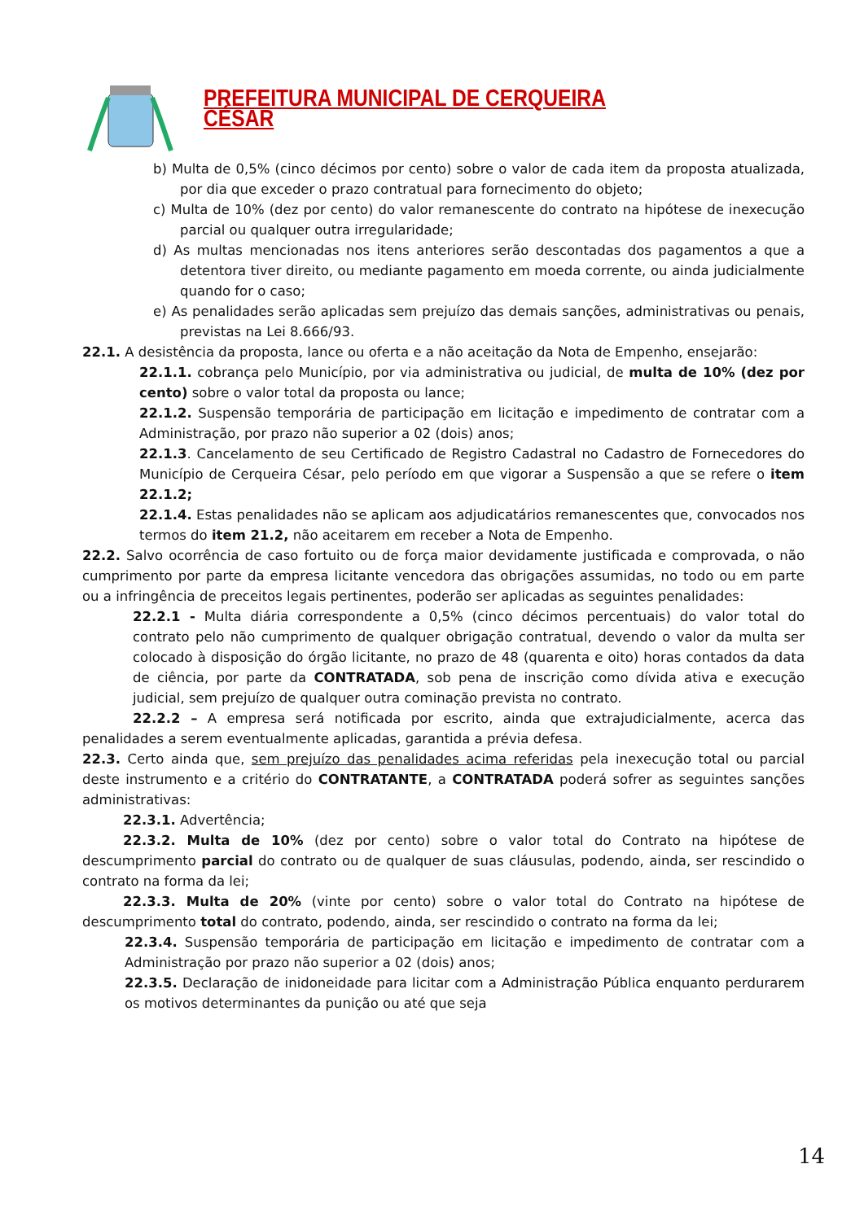PREFEITURA MUNICIPAL DE CERQUEIRA CÉSAR
b) Multa de 0,5% (cinco décimos por cento) sobre o valor de cada item da proposta atualizada, por dia que exceder o prazo contratual para fornecimento do objeto;
c) Multa de 10% (dez por cento) do valor remanescente do contrato na hipótese de inexecução parcial ou qualquer outra irregularidade;
d) As multas mencionadas nos itens anteriores serão descontadas dos pagamentos a que a detentora tiver direito, ou mediante pagamento em moeda corrente, ou ainda judicialmente quando for o caso;
e) As penalidades serão aplicadas sem prejuízo das demais sanções, administrativas ou penais, previstas na Lei 8.666/93.
22.1. A desistência da proposta, lance ou oferta e a não aceitação da Nota de Empenho, ensejarão:
22.1.1. cobrança pelo Município, por via administrativa ou judicial, de multa de 10% (dez por cento) sobre o valor total da proposta ou lance;
22.1.2. Suspensão temporária de participação em licitação e impedimento de contratar com a Administração, por prazo não superior a 02 (dois) anos;
22.1.3. Cancelamento de seu Certificado de Registro Cadastral no Cadastro de Fornecedores do Município de Cerqueira César, pelo período em que vigorar a Suspensão a que se refere o item 22.1.2;
22.1.4. Estas penalidades não se aplicam aos adjudicatários remanescentes que, convocados nos termos do item 21.2, não aceitarem em receber a Nota de Empenho.
22.2. Salvo ocorrência de caso fortuito ou de força maior devidamente justificada e comprovada, o não cumprimento por parte da empresa licitante vencedora das obrigações assumidas, no todo ou em parte ou a infringência de preceitos legais pertinentes, poderão ser aplicadas as seguintes penalidades:
22.2.1 - Multa diária correspondente a 0,5% (cinco décimos percentuais) do valor total do contrato pelo não cumprimento de qualquer obrigação contratual, devendo o valor da multa ser colocado à disposição do órgão licitante, no prazo de 48 (quarenta e oito) horas contados da data de ciência, por parte da CONTRATADA, sob pena de inscrição como dívida ativa e execução judicial, sem prejuízo de qualquer outra cominação prevista no contrato.
22.2.2 – A empresa será notificada por escrito, ainda que extrajudicialmente, acerca das penalidades a serem eventualmente aplicadas, garantida a prévia defesa.
22.3. Certo ainda que, sem prejuízo das penalidades acima referidas pela inexecução total ou parcial deste instrumento e a critério do CONTRATANTE, a CONTRATADA poderá sofrer as seguintes sanções administrativas:
22.3.1. Advertência;
22.3.2. Multa de 10% (dez por cento) sobre o valor total do Contrato na hipótese de descumprimento parcial do contrato ou de qualquer de suas cláusulas, podendo, ainda, ser rescindido o contrato na forma da lei;
22.3.3. Multa de 20% (vinte por cento) sobre o valor total do Contrato na hipótese de descumprimento total do contrato, podendo, ainda, ser rescindido o contrato na forma da lei;
22.3.4. Suspensão temporária de participação em licitação e impedimento de contratar com a Administração por prazo não superior a 02 (dois) anos;
22.3.5. Declaração de inidoneidade para licitar com a Administração Pública enquanto perdurarem os motivos determinantes da punição ou até que seja
14